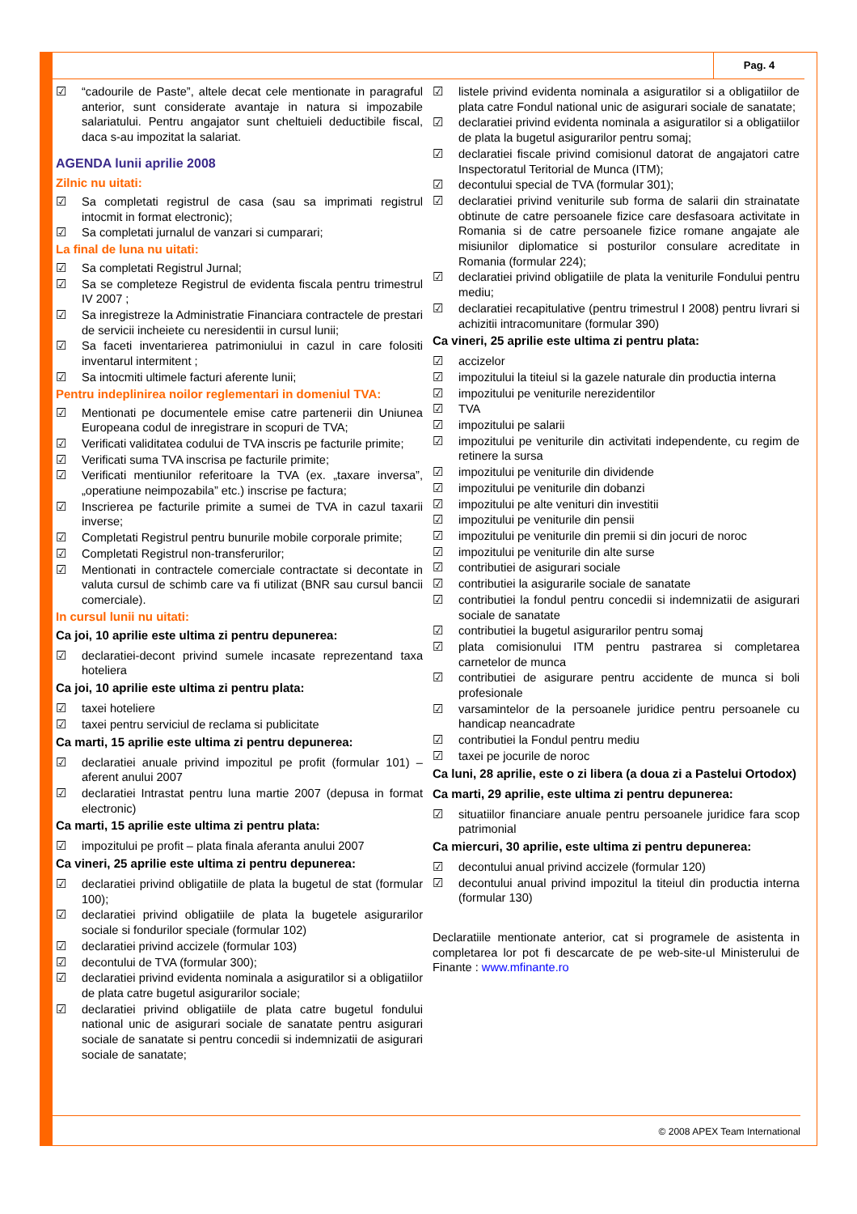Pag. 4
☑ “cadourile de Paste”, altele decat cele mentionate in paragraful anterior, sunt considerate avantaje in natura si impozabile salariatului. Pentru angajator sunt cheltuieli deductibile fiscal, daca s-au impozitat la salariat.
AGENDA lunii aprilie 2008
Zilnic nu uitati:
☑ Sa completati registrul de casa (sau sa imprimati registrul intocmit in format electronic);
☑ Sa completati jurnalul de vanzari si cumparari;
La final de luna nu uitati:
☑ Sa completati Registrul Jurnal;
☑ Sa se completeze Registrul de evidenta fiscala pentru trimestrul IV 2007 ;
☑ Sa inregistreze la Administratie Financiara contractele de prestari de servicii incheiete cu neresidentii in cursul lunii;
☑ Sa faceti inventarierea patrimoniului in cazul in care folositi inventarul intermitent ;
☑ Sa intocmiti ultimele facturi aferente lunii;
Pentru indeplinirea noilor reglementari in domeniul TVA:
☑ Mentionati pe documentele emise catre partenerii din Uniunea Europeana codul de inregistrare in scopuri de TVA;
☑ Verificati validitatea codului de TVA inscris pe facturile primite;
☑ Verificati suma TVA inscrisa pe facturile primite;
☑ Verificati mentiunilor referitoare la TVA (ex. „taxare inversa”, „operatiune neimpozabila” etc.) inscrise pe factura;
☑ Inscrierea pe facturile primite a sumei de TVA in cazul taxarii inverse;
☑ Completati Registrul pentru bunurile mobile corporale primite;
☑ Completati Registrul non-transferurilor;
☑ Mentionati in contractele comerciale contractate si decontate in valuta cursul de schimb care va fi utilizat (BNR sau cursul bancii comerciale).
In cursul lunii nu uitati:
Ca joi, 10 aprilie este ultima zi pentru depunerea:
☑ declaratiei-decont privind sumele incasate reprezentand taxa hoteliera
Ca joi, 10 aprilie este ultima zi pentru plata:
☑ taxei hoteliere
☑ taxei pentru serviciul de reclama si publicitate
Ca marti, 15 aprilie este ultima zi pentru depunerea:
☑ declaratiei anuale privind impozitul pe profit (formular 101) – aferent anului 2007
☑ declaratiei Intrastat pentru luna martie 2007 (depusa in format electronic)
Ca marti, 15 aprilie este ultima zi pentru plata:
☑ impozitului pe profit – plata finala aferanta anului 2007
Ca vineri, 25 aprilie este ultima zi pentru depunerea:
☑ declaratiei privind obligatiile de plata la bugetul de stat (formular 100);
☑ declaratiei privind obligatiile de plata la bugetele asigurarilor sociale si fondurilor speciale (formular 102)
☑ declaratiei privind accizele (formular 103)
☑ decontului de TVA (formular 300);
☑ declaratiei privind evidenta nominala a asiguratilor si a obligatiilor de plata catre bugetul asigurarilor sociale;
☑ declaratiei privind obligatiile de plata catre bugetul fondului national unic de asigurari sociale de sanatate pentru asigurari sociale de sanatate si pentru concedii si indemnizatii de asigurari sociale de sanatate;
☑ listele privind evidenta nominala a asiguratilor si a obligatiilor de plata catre Fondul national unic de asigurari sociale de sanatate;
☑ declaratiei privind evidenta nominala a asiguratilor si a obligatiilor de plata la bugetul asigurarilor pentru somaj;
☑ declaratiei fiscale privind comisionul datorat de angajatori catre Inspectoratul Teritorial de Munca (ITM);
☑ decontului special de TVA (formular 301);
☑ declaratiei privind veniturile sub forma de salarii din strainatate obtinute de catre persoanele fizice care desfasoara activitate in Romania si de catre persoanele fizice romane angajate ale misiunilor diplomatice si posturilor consulare acreditate in Romania (formular 224);
☑ declaratiei privind obligatiile de plata la veniturile Fondului pentru mediu;
☑ declaratiei recapitulative (pentru trimestrul I 2008) pentru livrari si achizitii intracomunitare (formular 390)
Ca vineri, 25 aprilie este ultima zi pentru plata:
☑ accizelor
☑ impozitului la titeiul si la gazele naturale din productia interna
☑ impozitului pe veniturile nerezidentilor
☑ TVA
☑ impozitului pe salarii
☑ impozitului pe veniturile din activitati independente, cu regim de retinere la sursa
☑ impozitului pe veniturile din dividende
☑ impozitului pe veniturile din dobanzi
☑ impozitului pe alte venituri din investitii
☑ impozitului pe veniturile din pensii
☑ impozitului pe veniturile din premii si din jocuri de noroc
☑ impozitului pe veniturile din alte surse
☑ contributiei de asigurari sociale
☑ contributiei la asigurarile sociale de sanatate
☑ contributiei la fondul pentru concedii si indemnizatii de asigurari sociale de sanatate
☑ contributiei la bugetul asigurarilor pentru somaj
☑ plata comisionului ITM pentru pastrarea si completarea carnetelor de munca
☑ contributiei de asigurare pentru accidente de munca si boli profesionale
☑ varsamintelor de la persoanele juridice pentru persoanele cu handicap neancadrate
☑ contributiei la Fondul pentru mediu
☑ taxei pe jocurile de noroc
Ca luni, 28 aprilie, este o zi libera (a doua zi a Pastelui Ortodox)
Ca marti, 29 aprilie, este ultima zi pentru depunerea:
☑ situatiilor financiare anuale pentru persoanele juridice fara scop patrimonial
Ca miercuri, 30 aprilie, este ultima zi pentru depunerea:
☑ decontului anual privind accizele (formular 120)
☑ decontului anual privind impozitul la titeiul din productia interna (formular 130)
Declaratiile mentionate anterior, cat si programele de asistenta in completarea lor pot fi descarcate de pe web-site-ul Ministerului de Finante : www.mfinante.ro
© 2008 APEX Team International